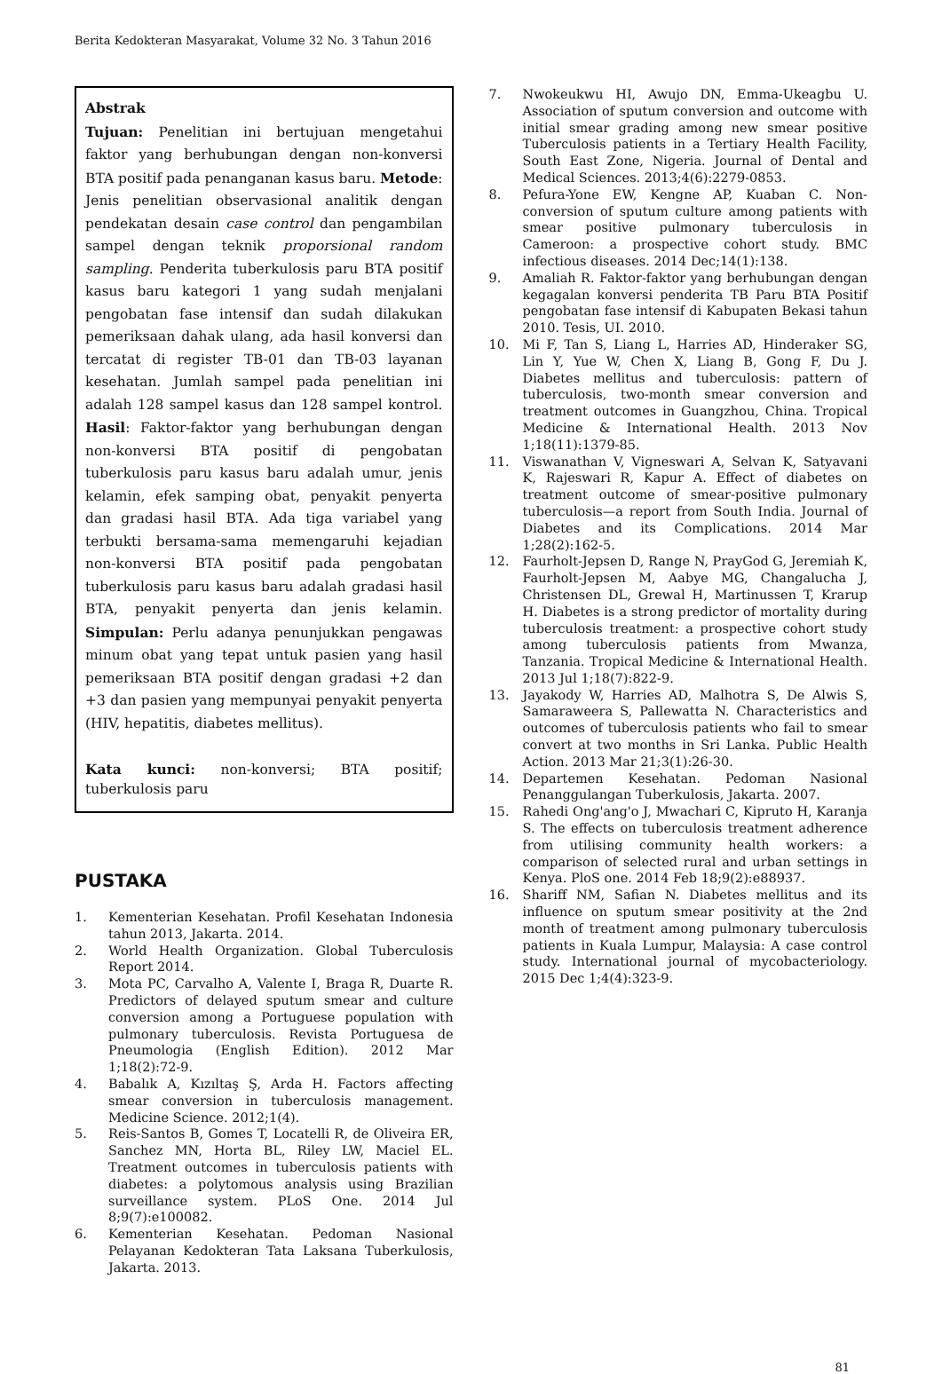Berita Kedokteran Masyarakat, Volume 32 No. 3 Tahun 2016
Abstrak
Tujuan: Penelitian ini bertujuan mengetahui faktor yang berhubungan dengan non-konversi BTA positif pada penanganan kasus baru. Metode: Jenis penelitian observasional analitik dengan pendekatan desain case control dan pengambilan sampel dengan teknik proporsional random sampling. Penderita tuberkulosis paru BTA positif kasus baru kategori 1 yang sudah menjalani pengobatan fase intensif dan sudah dilakukan pemeriksaan dahak ulang, ada hasil konversi dan tercatat di register TB-01 dan TB-03 layanan kesehatan. Jumlah sampel pada penelitian ini adalah 128 sampel kasus dan 128 sampel kontrol. Hasil: Faktor-faktor yang berhubungan dengan non-konversi BTA positif di pengobatan tuberkulosis paru kasus baru adalah umur, jenis kelamin, efek samping obat, penyakit penyerta dan gradasi hasil BTA. Ada tiga variabel yang terbukti bersama-sama memengaruhi kejadian non-konversi BTA positif pada pengobatan tuberkulosis paru kasus baru adalah gradasi hasil BTA, penyakit penyerta dan jenis kelamin. Simpulan: Perlu adanya penunjukkan pengawas minum obat yang tepat untuk pasien yang hasil pemeriksaan BTA positif dengan gradasi +2 dan +3 dan pasien yang mempunyai penyakit penyerta (HIV, hepatitis, diabetes mellitus).
Kata kunci: non-konversi; BTA positif; tuberkulosis paru
PUSTAKA
1. Kementerian Kesehatan. Profil Kesehatan Indonesia tahun 2013, Jakarta. 2014.
2. World Health Organization. Global Tuberculosis Report 2014.
3. Mota PC, Carvalho A, Valente I, Braga R, Duarte R. Predictors of delayed sputum smear and culture conversion among a Portuguese population with pulmonary tuberculosis. Revista Portuguesa de Pneumologia (English Edition). 2012 Mar 1;18(2):72-9.
4. Babalık A, Kızıltaş Ş, Arda H. Factors affecting smear conversion in tuberculosis management. Medicine Science. 2012;1(4).
5. Reis-Santos B, Gomes T, Locatelli R, de Oliveira ER, Sanchez MN, Horta BL, Riley LW, Maciel EL. Treatment outcomes in tuberculosis patients with diabetes: a polytomous analysis using Brazilian surveillance system. PLoS One. 2014 Jul 8;9(7):e100082.
6. Kementerian Kesehatan. Pedoman Nasional Pelayanan Kedokteran Tata Laksana Tuberkulosis, Jakarta. 2013.
7. Nwokeukwu HI, Awujo DN, Emma-Ukeagbu U. Association of sputum conversion and outcome with initial smear grading among new smear positive Tuberculosis patients in a Tertiary Health Facility, South East Zone, Nigeria. Journal of Dental and Medical Sciences. 2013;4(6):2279-0853.
8. Pefura-Yone EW, Kengne AP, Kuaban C. Non-conversion of sputum culture among patients with smear positive pulmonary tuberculosis in Cameroon: a prospective cohort study. BMC infectious diseases. 2014 Dec;14(1):138.
9. Amaliah R. Faktor-faktor yang berhubungan dengan kegagalan konversi penderita TB Paru BTA Positif pengobatan fase intensif di Kabupaten Bekasi tahun 2010. Tesis, UI. 2010.
10. Mi F, Tan S, Liang L, Harries AD, Hinderaker SG, Lin Y, Yue W, Chen X, Liang B, Gong F, Du J. Diabetes mellitus and tuberculosis: pattern of tuberculosis, two-month smear conversion and treatment outcomes in Guangzhou, China. Tropical Medicine & International Health. 2013 Nov 1;18(11):1379-85.
11. Viswanathan V, Vigneswari A, Selvan K, Satyavani K, Rajeswari R, Kapur A. Effect of diabetes on treatment outcome of smear-positive pulmonary tuberculosis—a report from South India. Journal of Diabetes and its Complications. 2014 Mar 1;28(2):162-5.
12. Faurholt-Jepsen D, Range N, PrayGod G, Jeremiah K, Faurholt-Jepsen M, Aabye MG, Changalucha J, Christensen DL, Grewal H, Martinussen T, Krarup H. Diabetes is a strong predictor of mortality during tuberculosis treatment: a prospective cohort study among tuberculosis patients from Mwanza, Tanzania. Tropical Medicine & International Health. 2013 Jul 1;18(7):822-9.
13. Jayakody W, Harries AD, Malhotra S, De Alwis S, Samaraweera S, Pallewatta N. Characteristics and outcomes of tuberculosis patients who fail to smear convert at two months in Sri Lanka. Public Health Action. 2013 Mar 21;3(1):26-30.
14. Departemen Kesehatan. Pedoman Nasional Penanggulangan Tuberkulosis, Jakarta. 2007.
15. Rahedi Ong'ang'o J, Mwachari C, Kipruto H, Karanja S. The effects on tuberculosis treatment adherence from utilising community health workers: a comparison of selected rural and urban settings in Kenya. PloS one. 2014 Feb 18;9(2):e88937.
16. Shariff NM, Safian N. Diabetes mellitus and its influence on sputum smear positivity at the 2nd month of treatment among pulmonary tuberculosis patients in Kuala Lumpur, Malaysia: A case control study. International journal of mycobacteriology. 2015 Dec 1;4(4):323-9.
81